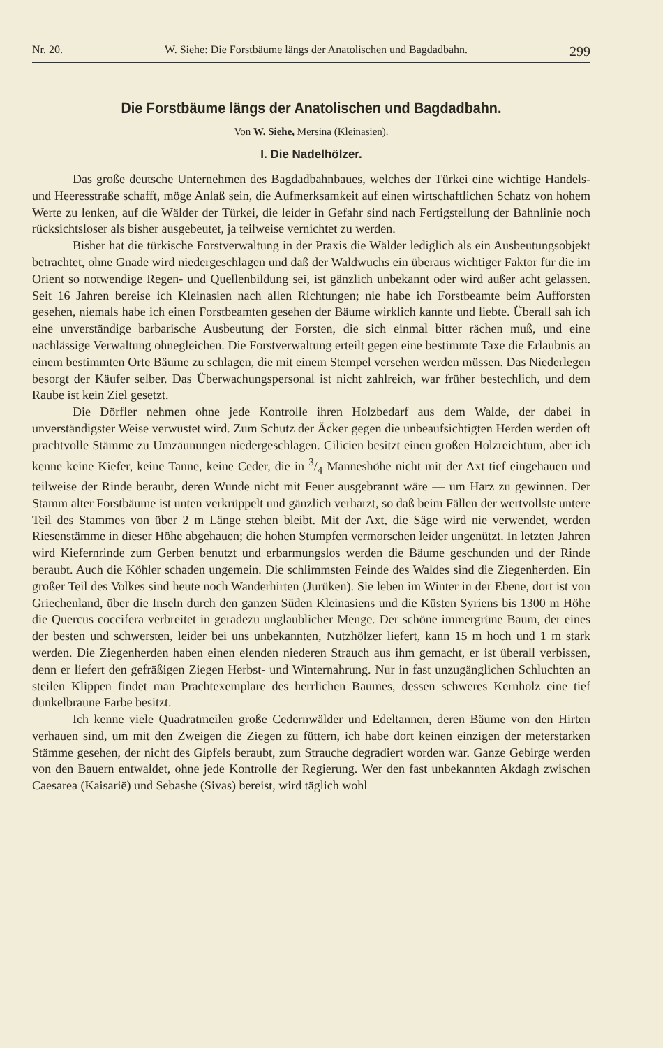Nr. 20. W. Siehe: Die Forstbäume längs der Anatolischen und Bagdadbahn. 299
Die Forstbäume längs der Anatolischen und Bagdadbahn.
Von W. Siehe, Mersina (Kleinasien).
I. Die Nadelhölzer.
Das große deutsche Unternehmen des Bagdadbahnbaues, welches der Türkei eine wichtige Handels- und Heeresstraße schafft, möge Anlaß sein, die Aufmerksamkeit auf einen wirtschaftlichen Schatz von hohem Werte zu lenken, auf die Wälder der Türkei, die leider in Gefahr sind nach Fertigstellung der Bahnlinie noch rücksichtsloser als bisher ausgebeutet, ja teilweise vernichtet zu werden.
Bisher hat die türkische Forstverwaltung in der Praxis die Wälder lediglich als ein Ausbeutungsobjekt betrachtet, ohne Gnade wird niedergeschlagen und daß der Waldwuchs ein überaus wichtiger Faktor für die im Orient so notwendige Regen- und Quellenbildung sei, ist gänzlich unbekannt oder wird außer acht gelassen. Seit 16 Jahren bereise ich Kleinasien nach allen Richtungen; nie habe ich Forstbeamte beim Aufforsten gesehen, niemals habe ich einen Forstbeamten gesehen der Bäume wirklich kannte und liebte. Überall sah ich eine unverständige barbarische Ausbeutung der Forsten, die sich einmal bitter rächen muß, und eine nachlässige Verwaltung ohnegleichen. Die Forstverwaltung erteilt gegen eine bestimmte Taxe die Erlaubnis an einem bestimmten Orte Bäume zu schlagen, die mit einem Stempel versehen werden müssen. Das Niederlegen besorgt der Käufer selber. Das Überwachungspersonal ist nicht zahlreich, war früher bestechlich, und dem Raube ist kein Ziel gesetzt.
Die Dörfler nehmen ohne jede Kontrolle ihren Holzbedarf aus dem Walde, der dabei in unverständigster Weise verwüstet wird. Zum Schutz der Äcker gegen die unbeaufsichtigten Herden werden oft prachtvolle Stämme zu Umzäunungen niedergeschlagen. Cilicien besitzt einen großen Holzreichtum, aber ich kenne keine Kiefer, keine Tanne, keine Ceder, die in 3/4 Manneshöhe nicht mit der Axt tief eingehauen und teilweise der Rinde beraubt, deren Wunde nicht mit Feuer ausgebrannt wäre — um Harz zu gewinnen. Der Stamm alter Forstbäume ist unten verkrüppelt und gänzlich verharzt, so daß beim Fällen der wertvollste untere Teil des Stammes von über 2 m Länge stehen bleibt. Mit der Axt, die Säge wird nie verwendet, werden Riesenstämme in dieser Höhe abgehauen; die hohen Stumpfen vermorschen leider ungenützt. In letzten Jahren wird Kiefernrinde zum Gerben benutzt und erbarmungslos werden die Bäume geschunden und der Rinde beraubt. Auch die Köhler schaden ungemein. Die schlimmsten Feinde des Waldes sind die Ziegenherden. Ein großer Teil des Volkes sind heute noch Wanderhirten (Jurüken). Sie leben im Winter in der Ebene, dort ist von Griechenland, über die Inseln durch den ganzen Süden Kleinasiens und die Küsten Syriens bis 1300 m Höhe die Quercus coccifera verbreitet in geradezu unglaublicher Menge. Der schöne immergrüne Baum, der eines der besten und schwersten, leider bei uns unbekannten, Nutzhölzer liefert, kann 15 m hoch und 1 m stark werden. Die Ziegenherden haben einen elenden niederen Strauch aus ihm gemacht, er ist überall verbissen, denn er liefert den gefräßigen Ziegen Herbst- und Winternahrung. Nur in fast unzugänglichen Schluchten an steilen Klippen findet man Prachtexemplare des herrlichen Baumes, dessen schweres Kernholz eine tief dunkelbraune Farbe besitzt.
Ich kenne viele Quadratmeilen große Cedernwälder und Edeltannen, deren Bäume von den Hirten verhauen sind, um mit den Zweigen die Ziegen zu füttern, ich habe dort keinen einzigen der meterstarken Stämme gesehen, der nicht des Gipfels beraubt, zum Strauche degradiert worden war. Ganze Gebirge werden von den Bauern entwaldet, ohne jede Kontrolle der Regierung. Wer den fast unbekannten Akdagh zwischen Caesarea (Kaisarië) und Sebashe (Sivas) bereist, wird täglich wohl